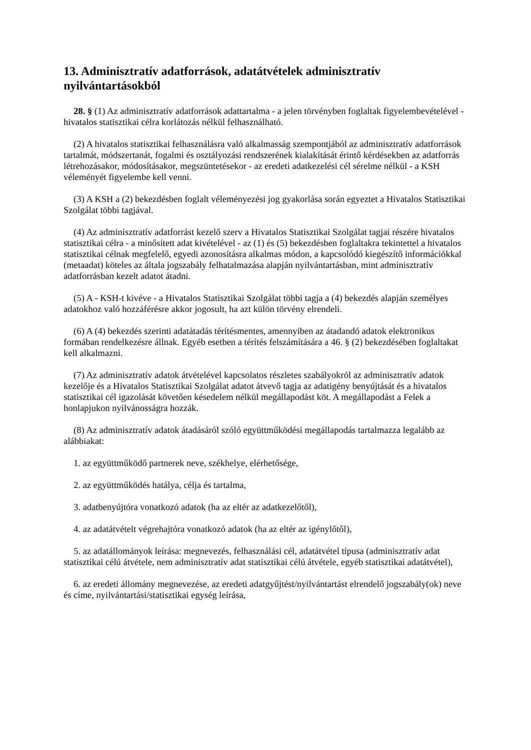13. Adminisztratív adatforrások, adatátvételek adminisztratív nyilvántartásokból
28. § (1) Az adminisztratív adatforrások adattartalma - a jelen törvényben foglaltak figyelembevételével - hivatalos statisztikai célra korlátozás nélkül felhasználható.
(2) A hivatalos statisztikai felhasználásra való alkalmasság szempontjából az adminisztratív adatforrások tartalmát, módszertanát, fogalmi és osztályozási rendszerének kialakítását érintő kérdésekben az adatforrás létrehozásakor, módosításakor, megszüntetésekor - az eredeti adatkezelési cél sérelme nélkül - a KSH véleményét figyelembe kell venni.
(3) A KSH a (2) bekezdésben foglalt véleményezési jog gyakorlása során egyeztet a Hivatalos Statisztikai Szolgálat többi tagjával.
(4) Az adminisztratív adatforrást kezelő szerv a Hivatalos Statisztikai Szolgálat tagjai részére hivatalos statisztikai célra - a minősített adat kivételével - az (1) és (5) bekezdésben foglaltakra tekintettel a hivatalos statisztikai célnak megfelelő, egyedi azonosításra alkalmas módon, a kapcsolódó kiegészítő információkkal (metaadat) köteles az általa jogszabály felhatalmazása alapján nyilvántartásban, mint adminisztratív adatforrásban kezelt adatot átadni.
(5) A - KSH-t kivéve - a Hivatalos Statisztikai Szolgálat többi tagja a (4) bekezdés alapján személyes adatokhoz való hozzáférésre akkor jogosult, ha azt külön törvény elrendeli.
(6) A (4) bekezdés szerinti adatátadás térítésmentes, amennyiben az átadandó adatok elektronikus formában rendelkezésre állnak. Egyéb esetben a térítés felszámítására a 46. § (2) bekezdésében foglaltakat kell alkalmazni.
(7) Az adminisztratív adatok átvételével kapcsolatos részletes szabályokról az adminisztratív adatok kezelője és a Hivatalos Statisztikai Szolgálat adatot átvevő tagja az adatigény benyújtását és a hivatalos statisztikai cél igazolását követően késedelem nélkül megállapodást köt. A megállapodást a Felek a honlapjukon nyilvánosságra hozzák.
(8) Az adminisztratív adatok átadásáról szóló együttműködési megállapodás tartalmazza legalább az alábbiakat:
1. az együttműködő partnerek neve, székhelye, elérhetősége,
2. az együttműködés hatálya, célja és tartalma,
3. adatbenyújtóra vonatkozó adatok (ha az eltér az adatkezelőtől),
4. az adatátvételt végrehajtóra vonatkozó adatok (ha az eltér az igénylőtől),
5. az adatállományok leírása: megnevezés, felhasználási cél, adatátvétel típusa (adminisztratív adat statisztikai célú átvétele, nem adminisztratív adat statisztikai célú átvétele, egyéb statisztikai adatátvétel),
6. az eredeti állomány megnevezése, az eredeti adatgyűjtést/nyilvántartást elrendelő jogszabály(ok) neve és címe, nyilvántartási/statisztikai egység leírása,